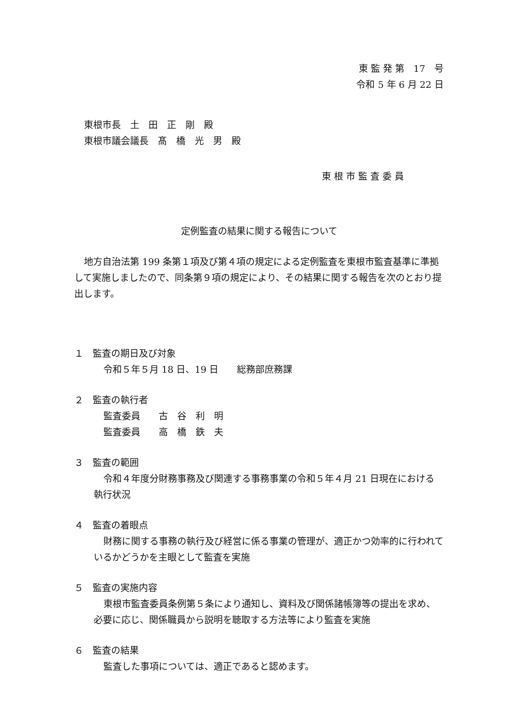東 監 発 第　17　号
令和 5 年 6 月 22 日
東根市長　土　田　正　剛　殿
東根市議会議長　髙　橋　光　男　殿
東 根 市 監 査 委 員
定例監査の結果に関する報告について
地方自治法第 199 条第１項及び第４項の規定による定例監査を東根市監査基準に準拠して実施しましたので、同条第９項の規定により、その結果に関する報告を次のとおり提出します。
１　監査の期日及び対象
令和５年５月 18 日、19 日　　総務部庶務課
２　監査の執行者
監査委員　　古　谷　利　明
監査委員　　高　橋　鉄　夫
３　監査の範囲
令和４年度分財務事務及び関連する事務事業の令和５年４月 21 日現在における執行状況
４　監査の着眼点
財務に関する事務の執行及び経営に係る事業の管理が、適正かつ効率的に行われているかどうかを主眼として監査を実施
５　監査の実施内容
東根市監査委員条例第５条により通知し、資料及び関係諸帳簿等の提出を求め、必要に応じ、関係職員から説明を聴取する方法等により監査を実施
６　監査の結果
監査した事項については、適正であると認めます。